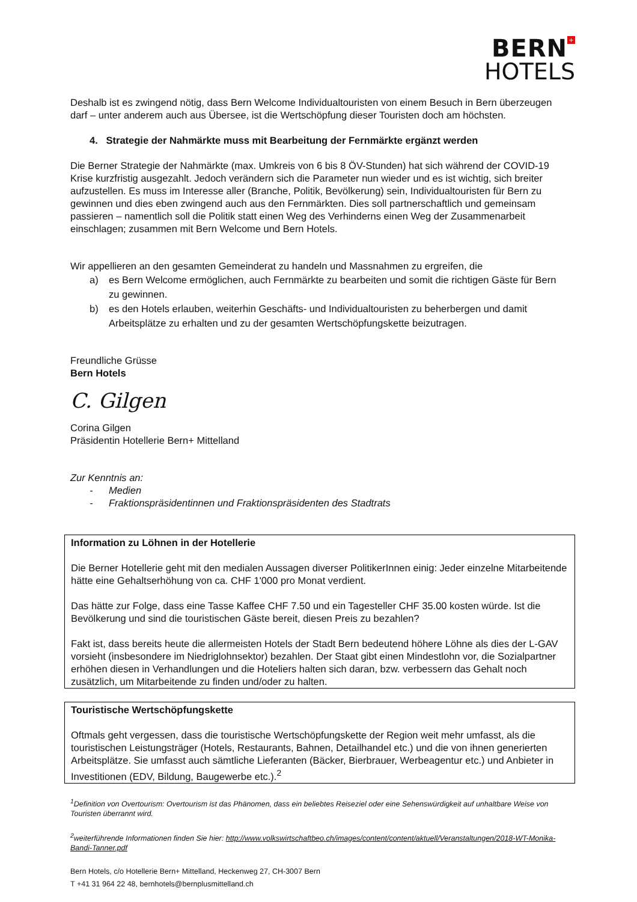BERN +
HOTELS
Deshalb ist es zwingend nötig, dass Bern Welcome Individualtouristen von einem Besuch in Bern überzeugen darf – unter anderem auch aus Übersee, ist die Wertschöpfung dieser Touristen doch am höchsten.
4. Strategie der Nahmärkte muss mit Bearbeitung der Fernmärkte ergänzt werden
Die Berner Strategie der Nahmärkte (max. Umkreis von 6 bis 8 ÖV-Stunden) hat sich während der COVID-19 Krise kurzfristig ausgezahlt. Jedoch verändern sich die Parameter nun wieder und es ist wichtig, sich breiter aufzustellen. Es muss im Interesse aller (Branche, Politik, Bevölkerung) sein, Individualtouristen für Bern zu gewinnen und dies eben zwingend auch aus den Fernmärkten. Dies soll partnerschaftlich und gemeinsam passieren – namentlich soll die Politik statt einen Weg des Verhinderns einen Weg der Zusammenarbeit einschlagen; zusammen mit Bern Welcome und Bern Hotels.
Wir appellieren an den gesamten Gemeinderat zu handeln und Massnahmen zu ergreifen, die
a) es Bern Welcome ermöglichen, auch Fernmärkte zu bearbeiten und somit die richtigen Gäste für Bern zu gewinnen.
b) es den Hotels erlauben, weiterhin Geschäfts- und Individualtouristen zu beherbergen und damit Arbeitsplätze zu erhalten und zu der gesamten Wertschöpfungskette beizutragen.
Freundliche Grüsse
Bern Hotels
C. Gilgen
Corina Gilgen
Präsidentin Hotellerie Bern+ Mittelland
Zur Kenntnis an:
- Medien
- Fraktionspräsidentinnen und Fraktionspräsidenten des Stadtrats
Information zu Löhnen in der Hotellerie
Die Berner Hotellerie geht mit den medialen Aussagen diverser PolitikerInnen einig: Jeder einzelne Mitarbeitende hätte eine Gehaltserhöhung von ca. CHF 1'000 pro Monat verdient.
Das hätte zur Folge, dass eine Tasse Kaffee CHF 7.50 und ein Tagesteller CHF 35.00 kosten würde. Ist die Bevölkerung und sind die touristischen Gäste bereit, diesen Preis zu bezahlen?
Fakt ist, dass bereits heute die allermeisten Hotels der Stadt Bern bedeutend höhere Löhne als dies der L-GAV vorsieht (insbesondere im Niedriglohnsektor) bezahlen. Der Staat gibt einen Mindestlohn vor, die Sozialpartner erhöhen diesen in Verhandlungen und die Hoteliers halten sich daran, bzw. verbessern das Gehalt noch zusätzlich, um Mitarbeitende zu finden und/oder zu halten.
Touristische Wertschöpfungskette
Oftmals geht vergessen, dass die touristische Wertschöpfungskette der Region weit mehr umfasst, als die touristischen Leistungsträger (Hotels, Restaurants, Bahnen, Detailhandel etc.) und die von ihnen generierten Arbeitsplätze. Sie umfasst auch sämtliche Lieferanten (Bäcker, Bierbrauer, Werbeagentur etc.) und Anbieter in Investitionen (EDV, Bildung, Baugewerbe etc.).<sup>2</sup>
<sup>1</sup> Definition von Overtourism: Overtourism ist das Phänomen, dass ein beliebtes Reiseziel oder eine Sehenswürdigkeit auf unhaltbare Weise von Touristen überrannt wird.
<sup>2</sup> weiterführende Informationen finden Sie hier: http://www.volkswirtschaftbeo.ch/images/content/content/aktuell/Veranstaltungen/2018-WT-Monika-Bandi-Tanner.pdf
Bern Hotels, c/o Hotellerie Bern+ Mittelland, Heckenweg 27, CH-3007 Bern
T +41 31 964 22 48, bernhotels@bernplusmittelland.ch